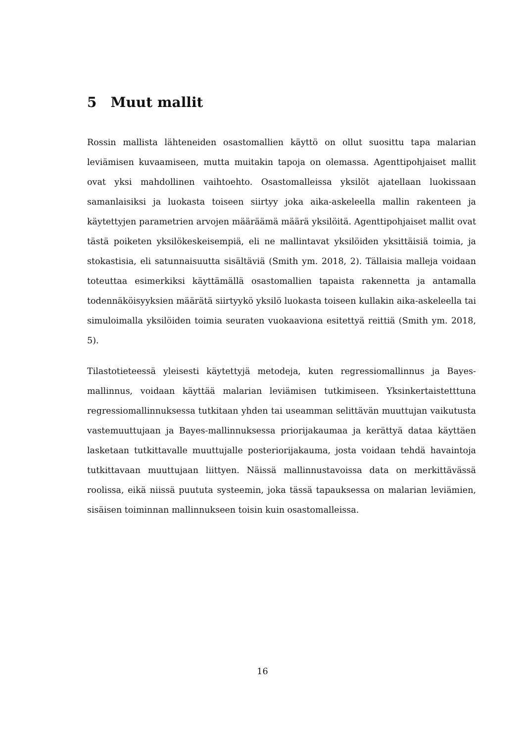5 Muut mallit
Rossin mallista lähteneiden osastomallien käyttö on ollut suosittu tapa malarian leviämisen kuvaamiseen, mutta muitakin tapoja on olemassa. Agenttipohjaiset mallit ovat yksi mahdollinen vaihtoehto. Osastomalleissa yksilöt ajatellaan luokissaan samanlaisiksi ja luokasta toiseen siirtyy joka aika-askeleella mallin rakenteen ja käytettyjen parametrien arvojen määräämä määrä yksilöitä. Agenttipohjaiset mallit ovat tästä poiketen yksilökeskeisempiä, eli ne mallintavat yksilöiden yksittäisiä toimia, ja stokastisia, eli satunnaisuutta sisältäviä (Smith ym. 2018, 2). Tällaisia malleja voidaan toteuttaa esimerkiksi käyttämällä osastomallien tapaista rakennetta ja antamalla todennäköisyyksien määrätä siirtyykö yksilö luokasta toiseen kullakin aika-askeleella tai simuloimalla yksilöiden toimia seuraten vuokaaviona esitettyä reittiä (Smith ym. 2018, 5).
Tilastotieteessä yleisesti käytettyjä metodeja, kuten regressiomallinnus ja Bayes-mallinnus, voidaan käyttää malarian leviämisen tutkimiseen. Yksinkertaistetttuna regressiomallinnuksessa tutkitaan yhden tai useamman selittävän muuttujan vaikutusta vastemuuttujaan ja Bayes-mallinnuksessa priorijakaumaa ja kerättyä dataa käyttäen lasketaan tutkittavalle muuttujalle posteriorijakauma, josta voidaan tehdä havaintoja tutkittavaan muuttujaan liittyen. Näissä mallinnustavoissa data on merkittävässä roolissa, eikä niissä puututa systeemin, joka tässä tapauksessa on malarian leviämien, sisäisen toiminnan mallinnukseen toisin kuin osastomalleissa.
16